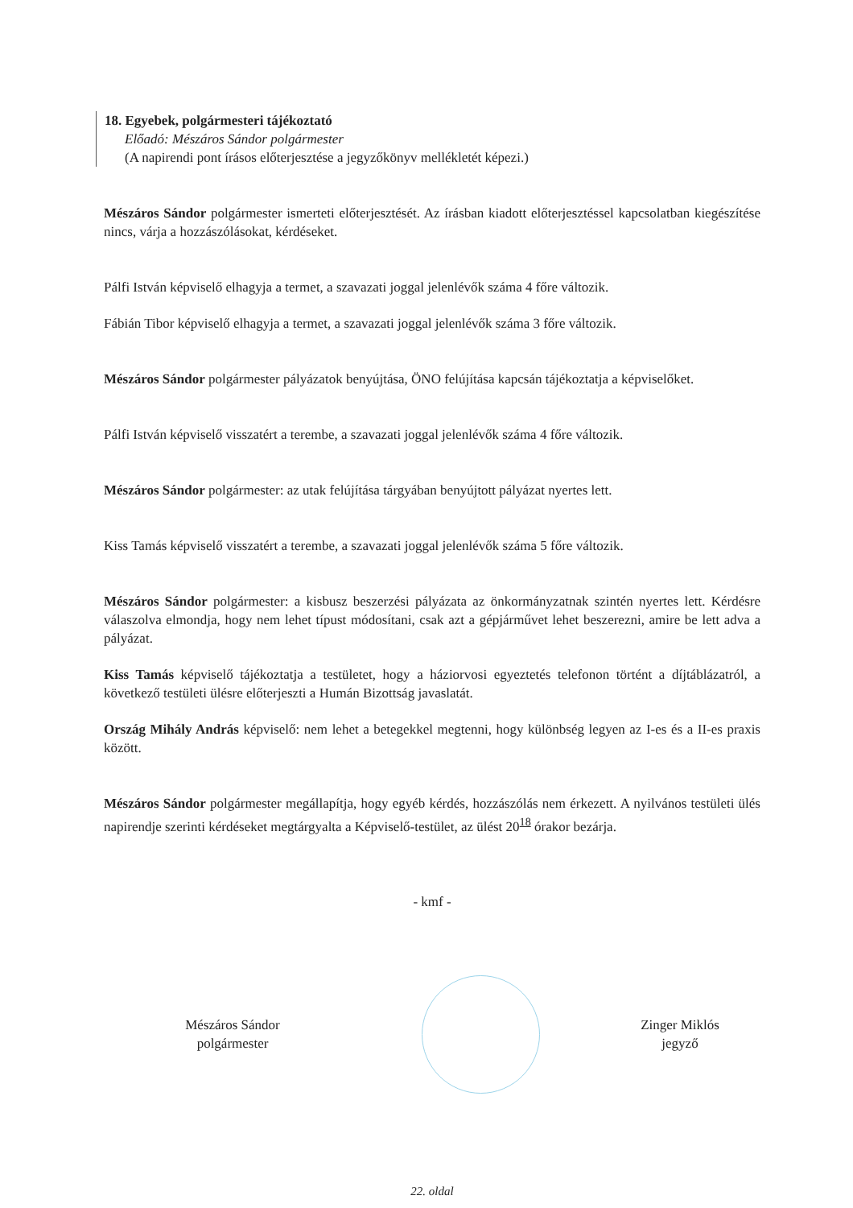18. Egyebek, polgármesteri tájékoztató
Előadó: Mészáros Sándor polgármester
(A napirendi pont írásos előterjesztése a jegyzőkönyv mellékletét képezi.)
Mészáros Sándor polgármester ismerteti előterjesztését. Az írásban kiadott előterjesztéssel kapcsolatban kiegészítése nincs, várja a hozzászólásokat, kérdéseket.
Pálfi István képviselő elhagyja a termet, a szavazati joggal jelenlévők száma 4 főre változik.
Fábián Tibor képviselő elhagyja a termet, a szavazati joggal jelenlévők száma 3 főre változik.
Mészáros Sándor polgármester pályázatok benyújtása, ÖNO felújítása kapcsán tájékoztatja a képviselőket.
Pálfi István képviselő visszatért a terembe, a szavazati joggal jelenlévők száma 4 főre változik.
Mészáros Sándor polgármester: az utak felújítása tárgyában benyújtott pályázat nyertes lett.
Kiss Tamás képviselő visszatért a terembe, a szavazati joggal jelenlévők száma 5 főre változik.
Mészáros Sándor polgármester: a kisbusz beszerzési pályázata az önkormányzatnak szintén nyertes lett. Kérdésre válaszolva elmondja, hogy nem lehet típust módosítani, csak azt a gépjárművet lehet beszerezni, amire be lett adva a pályázat.
Kiss Tamás képviselő tájékoztatja a testületet, hogy a háziorvosi egyeztetés telefonon történt a díjtáblázatról, a következő testületi ülésre előterjeszti a Humán Bizottság javaslatát.
Ország Mihály András képviselő: nem lehet a betegekkel megtenni, hogy különbség legyen az I-es és a II-es praxis között.
Mészáros Sándor polgármester megállapítja, hogy egyéb kérdés, hozzászólás nem érkezett. A nyilvános testületi ülés napirendje szerinti kérdéseket megtárgyalta a Képviselő-testület, az ülést 20<sup>18</sup> órakor bezárja.
- kmf -
Mészáros Sándor
polgármester
Zinger Miklós
jegyző
22. oldal